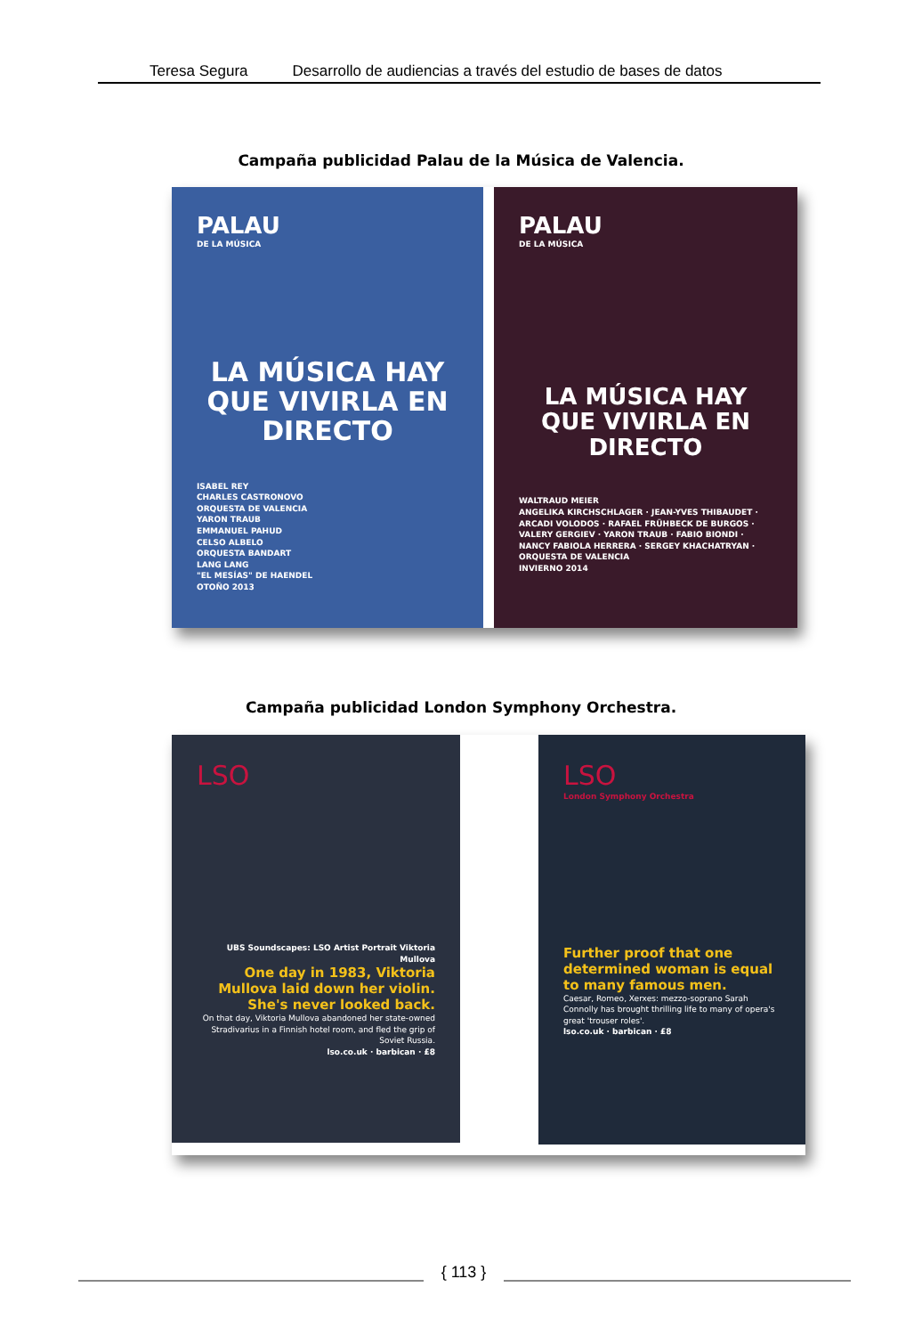Teresa Segura Desarrollo de audiencias a través del estudio de bases de datos
Campaña publicidad Palau de la Música de Valencia.
PALAU
DE LA MÚSICA
LA MÚSICA HAY QUE VIVIRLA EN DIRECTO
ISABEL REY
CHARLES CASTRONOVO
ORQUESTA DE VALENCIA
YARON TRAUB
EMMANUEL PAHUD
CELSO ALBELO
ORQUESTA BANDART
LANG LANG
"EL MESÍAS" DE HAENDEL
OTOÑO 2013
PALAU
DE LA MÚSICA
LA MÚSICA HAY QUE VIVIRLA EN DIRECTO
WALTRAUD MEIER
ANGELIKA KIRCHSCHLAGER · JEAN-YVES THIBAUDET · ARCADI VOLODOS · RAFAEL FRÜHBECK DE BURGOS · VALERY GERGIEV · YARON TRAUB · FABIO BIONDI · NANCY FABIOLA HERRERA · SERGEY KHACHATRYAN · ORQUESTA DE VALENCIA
INVIERNO 2014
Campaña publicidad London Symphony Orchestra.
LSO
UBS Soundscapes: LSO Artist Portrait Viktoria Mullova
One day in 1983, Viktoria Mullova laid down her violin. She's never looked back.
On that day, Viktoria Mullova abandoned her state-owned Stradivarius in a Finnish hotel room, and fled the grip of Soviet Russia.
lso.co.uk · barbican · £8
LSO
London Symphony Orchestra
Further proof that one determined woman is equal to many famous men.
Caesar, Romeo, Xerxes: mezzo-soprano Sarah Connolly has brought thrilling life to many of opera's great 'trouser roles'.
lso.co.uk · barbican · £8
{ 113 }